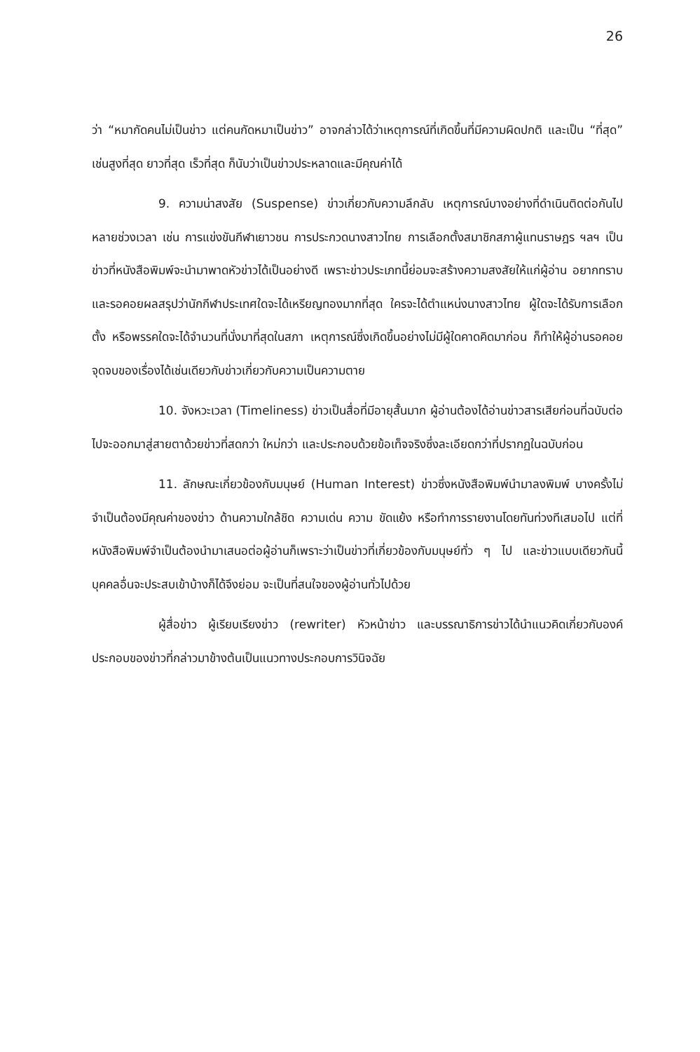26
ว่า “หมากัดคนไม่เป็นข่าว แต่คนกัดหมาเป็นข่าว” อาจกล่าวได้ว่าเหตุการณ์ที่เกิดขึ้นที่มีความผิดปกติ และเป็น “ที่สุด” เช่นสูงที่สุด ยาวที่สุด เร็วที่สุด ก็นับว่าเป็นข่าวประหลาดและมีคุณค่าได้
9. ความน่าสงสัย (Suspense) ข่าวเกี่ยวกับความลึกลับ เหตุการณ์บางอย่างที่ดำเนินติดต่อกันไปหลายช่วงเวลา เช่น การแข่งขันกีฬาเยาวชน การประกวดนางสาวไทย การเลือกตั้งสมาชิกสภาผู้แทนราษฎร ฯลฯ เป็นข่าวที่หนังสือพิมพ์จะนำมาพาดหัวข่าวได้เป็นอย่างดี เพราะข่าวประเภทนี้ย่อมจะสร้างความสงสัยให้แก่ผู้อ่าน อยากทราบและรอคอยผลสรุปว่านักกีฬาประเทศใดจะได้เหรียญทองมากที่สุด ใครจะได้ตำแหน่งนางสาวไทย ผู้ใดจะได้รับการเลือกตั้ง หรือพรรคใดจะได้จำนวนที่นั่งมาที่สุดในสภา เหตุการณ์ซึ่งเกิดขึ้นอย่างไม่มีผู้ใดคาดคิดมาก่อน ก็ทำให้ผู้อ่านรอคอยจุดจบของเรื่องได้เช่นเดียวกับข่าวเกี่ยวกับความเป็นความตาย
10. จังหวะเวลา (Timeliness) ข่าวเป็นสื่อที่มีอายุสั้นมาก ผู้อ่านต้องได้อ่านข่าวสารเสียก่อนที่ฉบับต่อไปจะออกมาสู่สายตาด้วยข่าวที่สดกว่า ใหม่กว่า และประกอบด้วยข้อเท็จจริงซึ่งละเอียดกว่าที่ปรากฏในฉบับก่อน
11. ลักษณะเกี่ยวข้องกับมนุษย์ (Human Interest) ข่าวซึ่งหนังสือพิมพ์นำมาลงพิมพ์ บางครั้งไม่จำเป็นต้องมีคุณค่าของข่าว ด้านความใกล้ชิด ความเด่น ความ ขัดแย้ง หรือทำการรายงานโดยทันท่วงทีเสมอไป แต่ที่หนังสือพิมพ์จำเป็นต้องนำมาเสนอต่อผู้อ่านก็เพราะว่าเป็นข่าวที่เกี่ยวข้องกับมนุษย์ทั่ว ๆ ไป และข่าวแบบเดียวกันนี้บุคคลอื่นจะประสบเข้าบ้างก็ได้จึงย่อม จะเป็นที่สนใจของผู้อ่านทั่วไปด้วย
ผู้สื่อข่าว ผู้เรียบเรียงข่าว (rewriter) หัวหน้าข่าว และบรรณาธิการข่าวได้นำแนวคิดเกี่ยวกับองค์ประกอบของข่าวที่กล่าวมาข้างต้นเป็นแนวทางประกอบการวินิจฉัย